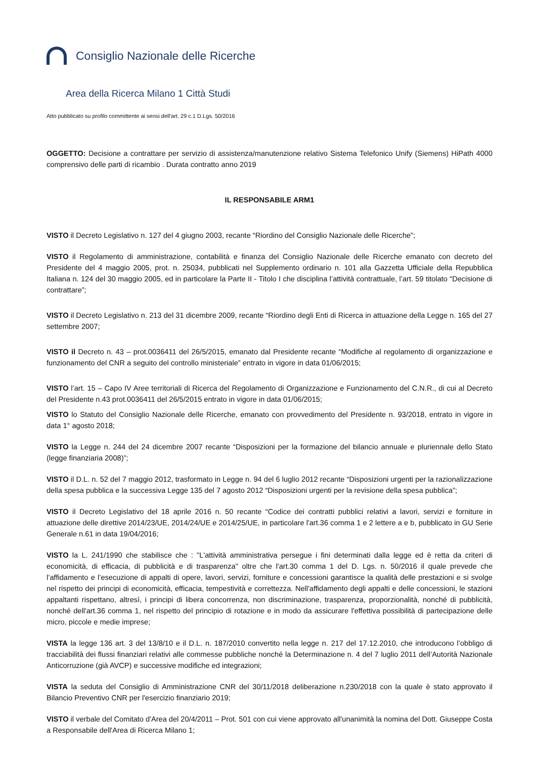Consiglio Nazionale delle Ricerche
Area della Ricerca Milano 1 Città Studi
Atto pubblicato su profilo committente ai sensi dell'art. 29 c.1 D.Lgs. 50/2016
OGGETTO: Decisione a contrattare per servizio di assistenza/manutenzione relativo Sistema Telefonico Unify (Siemens) HiPath 4000 comprensivo delle parti di ricambio . Durata contratto anno 2019
IL RESPONSABILE ARM1
VISTO il Decreto Legislativo n. 127 del 4 giugno 2003, recante “Riordino del Consiglio Nazionale delle Ricerche”;
VISTO il Regolamento di amministrazione, contabilità e finanza del Consiglio Nazionale delle Ricerche emanato con decreto del Presidente del 4 maggio 2005, prot. n. 25034, pubblicati nel Supplemento ordinario n. 101 alla Gazzetta Ufficiale della Repubblica Italiana n. 124 del 30 maggio 2005, ed in particolare la Parte II - Titolo I che disciplina l’attività contrattuale, l’art. 59 titolato “Decisione di contrattare”;
VISTO il Decreto Legislativo n. 213 del 31 dicembre 2009, recante “Riordino degli Enti di Ricerca in attuazione della Legge n. 165 del 27 settembre 2007;
VISTO il Decreto n. 43 – prot.0036411 del 26/5/2015, emanato dal Presidente recante “Modifiche al regolamento di organizzazione e funzionamento del CNR a seguito del controllo ministeriale” entrato in vigore in data 01/06/2015;
VISTO l’art. 15 – Capo IV Aree territoriali di Ricerca del Regolamento di Organizzazione e Funzionamento del C.N.R., di cui al Decreto del Presidente n.43 prot.0036411 del 26/5/2015 entrato in vigore in data 01/06/2015;
VISTO lo Statuto del Consiglio Nazionale delle Ricerche, emanato con provvedimento del Presidente n. 93/2018, entrato in vigore in data 1° agosto 2018;
VISTO la Legge n. 244 del 24 dicembre 2007 recante “Disposizioni per la formazione del bilancio annuale e pluriennale dello Stato (legge finanziaria 2008)”;
VISTO il D.L. n. 52 del 7 maggio 2012, trasformato in Legge n. 94 del 6 luglio 2012 recante “Disposizioni urgenti per la razionalizzazione della spesa pubblica e la successiva Legge 135 del 7 agosto 2012 “Disposizioni urgenti per la revisione della spesa pubblica”;
VISTO il Decreto Legislativo del 18 aprile 2016 n. 50 recante “Codice dei contratti pubblici relativi a lavori, servizi e forniture in attuazione delle direttive 2014/23/UE, 2014/24/UE e 2014/25/UE, in particolare l'art.36 comma 1 e 2 lettere a e b, pubblicato in GU Serie Generale n.61 in data 19/04/2016;
VISTO la L. 241/1990 che stabilisce che : "L'attività amministrativa persegue i fini determinati dalla legge ed è retta da criteri di economicità, di efficacia, di pubblicità e di trasparenza" oltre che l'art.30 comma 1 del D. Lgs. n. 50/2016 il quale prevede che l’affidamento e l’esecuzione di appalti di opere, lavori, servizi, forniture e concessioni garantisce la qualità delle prestazioni e si svolge nel rispetto dei principi di economicità, efficacia, tempestività e correttezza. Nell'affidamento degli appalti e delle concessioni, le stazioni appaltanti rispettano, altresì, i principi di libera concorrenza, non discriminazione, trasparenza, proporzionalità, nonché di pubblicità, nonché dell'art.36 comma 1, nel rispetto del principio di rotazione e in modo da assicurare l'effettiva possibilità di partecipazione delle micro, piccole e medie imprese;
VISTA la legge 136 art. 3 del 13/8/10 e il D.L. n. 187/2010 convertito nella legge n. 217 del 17.12.2010, che introducono l’obbligo di tracciabilità dei flussi finanziari relativi alle commesse pubbliche nonché la Determinazione n. 4 del 7 luglio 2011 dell’Autorità Nazionale Anticorruzione (già AVCP) e successive modifiche ed integrazioni;
VISTA la seduta del Consiglio di Amministrazione CNR del 30/11/2018 deliberazione n.230/2018 con la quale è stato approvato il Bilancio Preventivo CNR per l'esercizio finanziario 2019;
VISTO il verbale del Comitato d'Area del 20/4/2011 – Prot. 501 con cui viene approvato all'unanimità la nomina del Dott. Giuseppe Costa a Responsabile dell'Area di Ricerca Milano 1;